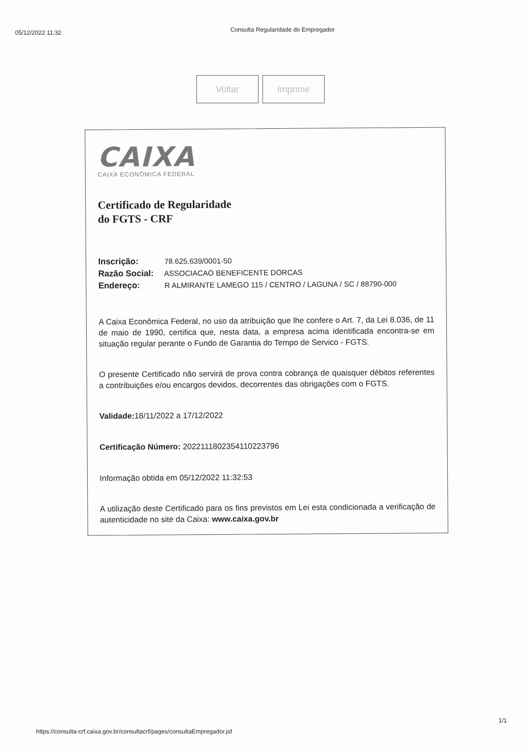05/12/2022 11:32
Consulta Regularidade do Empregador
Voltar Imprimir
CAIXA
CAIXA ECONÔMICA FEDERAL
Certificado de Regularidade
do FGTS - CRF
Inscrição: 78.625.639/0001-50
Razão Social: ASSOCIACAO BENEFICENTE DORCAS
Endereço: R ALMIRANTE LAMEGO 115 / CENTRO / LAGUNA / SC / 88790-000
A Caixa Econômica Federal, no uso da atribuição que lhe confere o Art. 7, da Lei 8.036, de 11 de maio de 1990, certifica que, nesta data, a empresa acima identificada encontra-se em situação regular perante o Fundo de Garantia do Tempo de Servico - FGTS.
O presente Certificado não servirá de prova contra cobrança de quaisquer débitos referentes a contribuições e/ou encargos devidos, decorrentes das obrigações com o FGTS.
Validade: 18/11/2022 a 17/12/2022
Certificação Número: 2022111802354110223796
Informação obtida em 05/12/2022 11:32:53
A utilização deste Certificado para os fins previstos em Lei esta condicionada a verificação de autenticidade no site da Caixa: www.caixa.gov.br
1/1
https://consulta-crf.caixa.gov.br/consultacrf/pages/consultaEmpregador.jsf